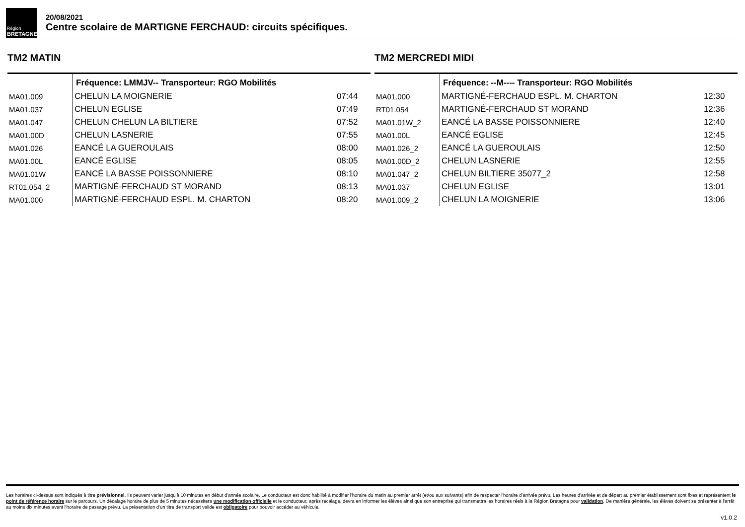Région
BRETAGNE
20/08/2021
Centre scolaire de MARTIGNE FERCHAUD: circuits spécifiques.
TM2 MATIN
| | Fréquence: LMMJV-- Transporteur: RGO Mobilités | |
| --- | --- | --- |
| MA01.009 | CHELUN LA MOIGNERIE | 07:44 |
| MA01.037 | CHELUN EGLISE | 07:49 |
| MA01.047 | CHELUN CHELUN LA BILTIERE | 07:52 |
| MA01.00D | CHELUN LASNERIE | 07:55 |
| MA01.026 | EANCÉ LA GUEROULAIS | 08:00 |
| MA01.00L | EANCÉ EGLISE | 08:05 |
| MA01.01W | EANCÉ LA BASSE POISSONNIERE | 08:10 |
| RT01.054_2 | MARTIGNÉ-FERCHAUD ST MORAND | 08:13 |
| MA01.000 | MARTIGNÉ-FERCHAUD ESPL. M. CHARTON | 08:20 |
TM2 MERCREDI MIDI
| | Fréquence: --M---- Transporteur: RGO Mobilités | |
| --- | --- | --- |
| MA01.000 | MARTIGNÉ-FERCHAUD ESPL. M. CHARTON | 12:30 |
| RT01.054 | MARTIGNÉ-FERCHAUD ST MORAND | 12:36 |
| MA01.01W_2 | EANCÉ LA BASSE POISSONNIERE | 12:40 |
| MA01.00L | EANCÉ EGLISE | 12:45 |
| MA01.026_2 | EANCÉ LA GUEROULAIS | 12:50 |
| MA01.00D_2 | CHELUN LASNERIE | 12:55 |
| MA01.047_2 | CHELUN BILTIERE 35077_2 | 12:58 |
| MA01.037 | CHELUN EGLISE | 13:01 |
| MA01.009_2 | CHELUN LA MOIGNERIE | 13:06 |
Les horaires ci-dessus sont indiqués à titre prévisionnel. Ils peuvent varier jusqu'à 10 minutes en début d'année scolaire. Le conducteur est donc habilité à modifier l'horaire du matin au premier arrêt (et/ou aux suivants) afin de respecter l'horaire d'arrivée prévu. Les heures d'arrivée et de départ au premier établissement sont fixes et représentent le point de référence horaire sur le parcours. Un décalage horaire de plus de 5 minutes nécessitera une modification officielle et le conducteur, après recalage, devra en informer les élèves ainsi que son entreprise qui transmettra les horaires réels à la Région Bretagne pour validation. De manière générale, les élèves doivent se présenter à l'arrêt au moins dix minutes avant l'horaire de passage prévu. La présentation d'un titre de transport valide est obligatoire pour pouvoir accéder au véhicule.
v1.0.2